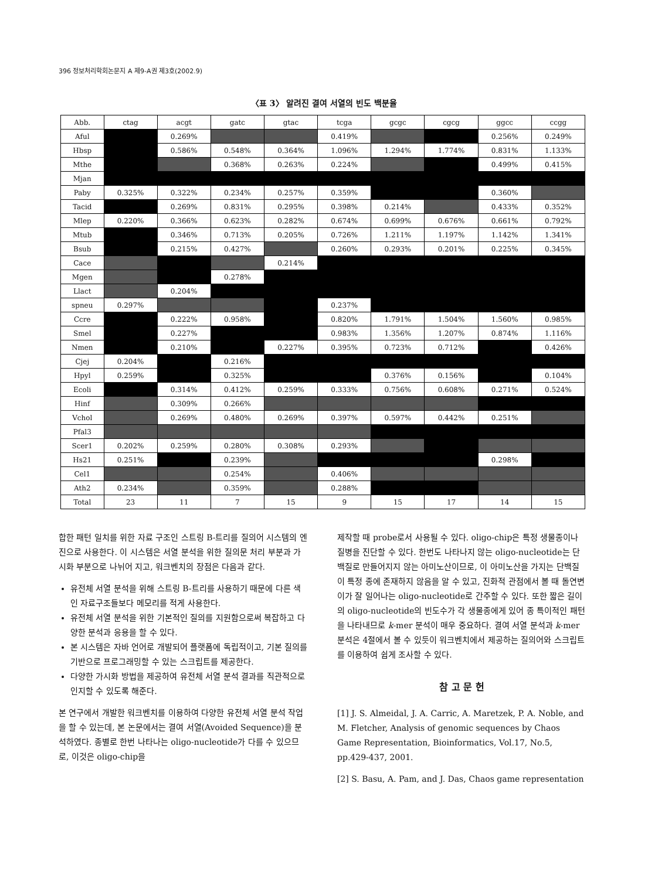396 정보처리학회논문지 A 제9-A권 제3호(2002.9)
〈표 3〉 알려진 결여 서열의 빈도 백분율
| Abb. | ctag | acgt | gatc | gtac | tcga | gcgc | cgcg | ggcc | ccgg |
| --- | --- | --- | --- | --- | --- | --- | --- | --- | --- |
| Aful | | 0.269% | | | 0.419% | | | 0.256% | 0.249% |
| Hbsp | | 0.586% | 0.548% | 0.364% | 1.096% | 1.294% | 1.774% | 0.831% | 1.133% |
| Mthe | | | 0.368% | 0.263% | 0.224% | | | 0.499% | 0.415% |
| Mjan | | | | | | | | | |
| Paby | 0.325% | 0.322% | 0.234% | 0.257% | 0.359% | | | 0.360% | |
| Tacid | | 0.269% | 0.831% | 0.295% | 0.398% | 0.214% | | 0.433% | 0.352% |
| Mlep | 0.220% | 0.366% | 0.623% | 0.282% | 0.674% | 0.699% | 0.676% | 0.661% | 0.792% |
| Mtub | | 0.346% | 0.713% | 0.205% | 0.726% | 1.211% | 1.197% | 1.142% | 1.341% |
| Bsub | | 0.215% | 0.427% | | 0.260% | 0.293% | 0.201% | 0.225% | 0.345% |
| Cace | | | | 0.214% | | | | | |
| Mgen | | | 0.278% | | | | | | |
| Llact | | 0.204% | | | | | | | |
| spneu | 0.297% | | | | 0.237% | | | | |
| Ccre | | 0.222% | 0.958% | | 0.820% | 1.791% | 1.504% | 1.560% | 0.985% |
| Smel | | 0.227% | | | 0.983% | 1.356% | 1.207% | 0.874% | 1.116% |
| Nmen | | 0.210% | | 0.227% | 0.395% | 0.723% | 0.712% | | 0.426% |
| Cjej | 0.204% | | 0.216% | | | | | | |
| Hpyl | 0.259% | | 0.325% | | | 0.376% | 0.156% | | 0.104% |
| Ecoli | | 0.314% | 0.412% | 0.259% | 0.333% | 0.756% | 0.608% | 0.271% | 0.524% |
| Hinf | | 0.309% | 0.266% | | | | | | |
| Vchol | | 0.269% | 0.480% | 0.269% | 0.397% | 0.597% | 0.442% | 0.251% | |
| Pfal3 | | | | | | | | | |
| Scer1 | 0.202% | 0.259% | 0.280% | 0.308% | 0.293% | | | | |
| Hs21 | 0.251% | | 0.239% | | | | | 0.298% | |
| Cel1 | | | 0.254% | | 0.406% | | | | |
| Ath2 | 0.234% | | 0.359% | | 0.288% | | | | |
| Total | 23 | 11 | 7 | 15 | 9 | 15 | 17 | 14 | 15 |
합한 패턴 일치를 위한 자료 구조인 스트링 B-트리를 질의어 시스템의 엔진으로 사용한다. 이 시스템은 서열 분석을 위한 질의문 처리 부분과 가시화 부분으로 나뉘어 지고, 워크벤치의 장점은 다음과 같다.
유전체 서열 분석을 위해 스트링 B-트리를 사용하기 때문에 다른 색인 자료구조들보다 메모리를 적게 사용한다.
유전체 서열 분석을 위한 기본적인 질의를 지원함으로써 복잡하고 다양한 분석과 응용을 할 수 있다.
본 시스템은 자바 언어로 개발되어 플랫폼에 독립적이고, 기본 질의를 기반으로 프로그래밍할 수 있는 스크립트를 제공한다.
다양한 가시화 방법을 제공하여 유전체 서열 분석 결과를 직관적으로 인지할 수 있도록 해준다.
본 연구에서 개발한 워크벤치를 이용하여 다양한 유전체 서열 분석 작업을 할 수 있는데, 본 논문에서는 결여 서열(Avoided Sequence)을 분석하였다. 종별로 한번 나타나는 oligo-nucleotide가 다를 수 있으므로, 이것은 oligo-chip을
제작할 때 probe로서 사용될 수 있다. oligo-chip은 특정 생물종이나 질병을 진단할 수 있다. 한번도 나타나지 않는 oligo-nucleotide는 단백질로 만들어지지 않는 아미노산이므로, 이 아미노산을 가지는 단백질이 특정 종에 존재하지 않음을 알 수 있고, 진화적 관점에서 볼 때 돌연변이가 잘 일어나는 oligo-nucleotide로 간주할 수 있다. 또한 짧은 길이의 oligo-nucleotide의 빈도수가 각 생물종에게 있어 종 특이적인 패턴을 나타내므로 k-mer 분석이 매우 중요하다. 결여 서열 분석과 k-mer 분석은 4절에서 볼 수 있듯이 워크벤치에서 제공하는 질의어와 스크립트를 이용하여 쉽게 조사할 수 있다.
참 고 문 헌
[1] J. S. Almeidal, J. A. Carric, A. Maretzek, P. A. Noble, and M. Fletcher, Analysis of genomic sequences by Chaos Game Representation, Bioinformatics, Vol.17, No.5, pp.429-437, 2001.
[2] S. Basu, A. Pam, and J. Das, Chaos game representation